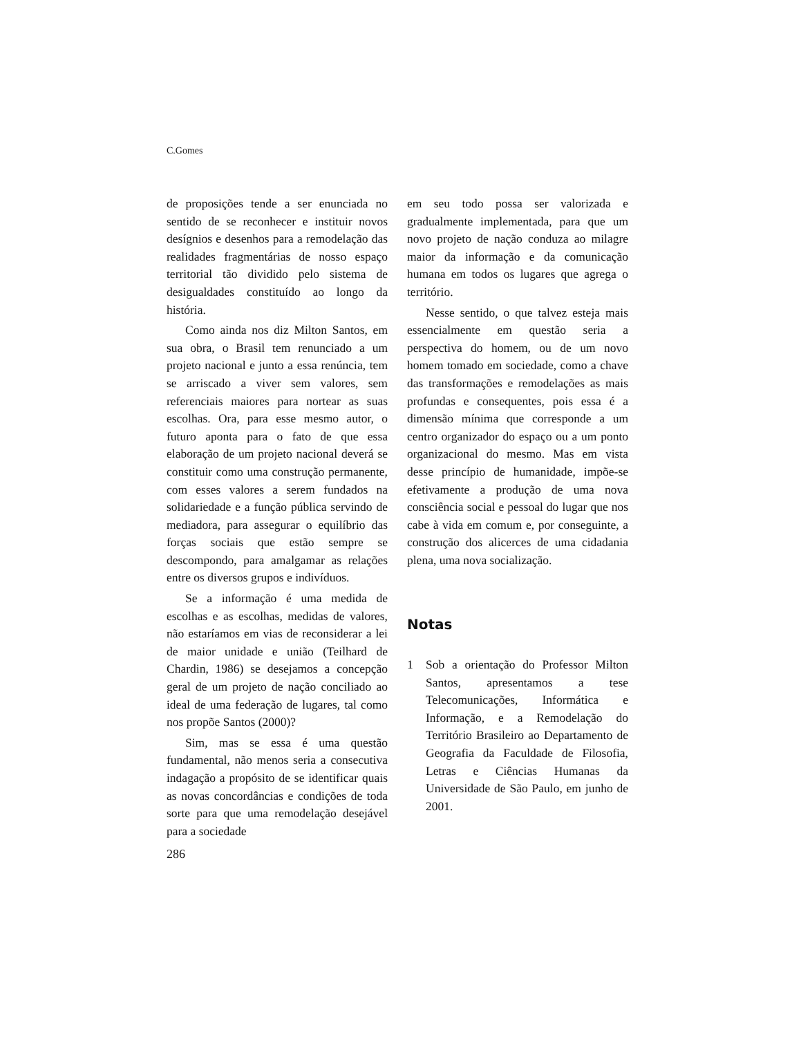C.Gomes
de proposições tende a ser enunciada no sentido de se reconhecer e instituir novos desígnios e desenhos para a remodelação das realidades fragmentárias de nosso espaço territorial tão dividido pelo sistema de desigualdades constituído ao longo da história.
Como ainda nos diz Milton Santos, em sua obra, o Brasil tem renunciado a um projeto nacional e junto a essa renúncia, tem se arriscado a viver sem valores, sem referenciais maiores para nortear as suas escolhas. Ora, para esse mesmo autor, o futuro aponta para o fato de que essa elaboração de um projeto nacional deverá se constituir como uma construção permanente, com esses valores a serem fundados na solidariedade e a função pública servindo de mediadora, para assegurar o equilíbrio das forças sociais que estão sempre se descompondo, para amalgamar as relações entre os diversos grupos e indivíduos.
Se a informação é uma medida de escolhas e as escolhas, medidas de valores, não estaríamos em vias de reconsiderar a lei de maior unidade e união (Teilhard de Chardin, 1986) se desejamos a concepção geral de um projeto de nação conciliado ao ideal de uma federação de lugares, tal como nos propõe Santos (2000)?
Sim, mas se essa é uma questão fundamental, não menos seria a consecutiva indagação a propósito de se identificar quais as novas concordâncias e condições de toda sorte para que uma remodelação desejável para a sociedade
286
em seu todo possa ser valorizada e gradualmente implementada, para que um novo projeto de nação conduza ao milagre maior da informação e da comunicação humana em todos os lugares que agrega o território.
Nesse sentido, o que talvez esteja mais essencialmente em questão seria a perspectiva do homem, ou de um novo homem tomado em sociedade, como a chave das transformações e remodelações as mais profundas e consequentes, pois essa é a dimensão mínima que corresponde a um centro organizador do espaço ou a um ponto organizacional do mesmo. Mas em vista desse princípio de humanidade, impõe-se efetivamente a produção de uma nova consciência social e pessoal do lugar que nos cabe à vida em comum e, por conseguinte, a construção dos alicerces de uma cidadania plena, uma nova socialização.
Notas
1 Sob a orientação do Professor Milton Santos, apresentamos a tese Telecomunicações, Informática e Informação, e a Remodelação do Território Brasileiro ao Departamento de Geografia da Faculdade de Filosofia, Letras e Ciências Humanas da Universidade de São Paulo, em junho de 2001.